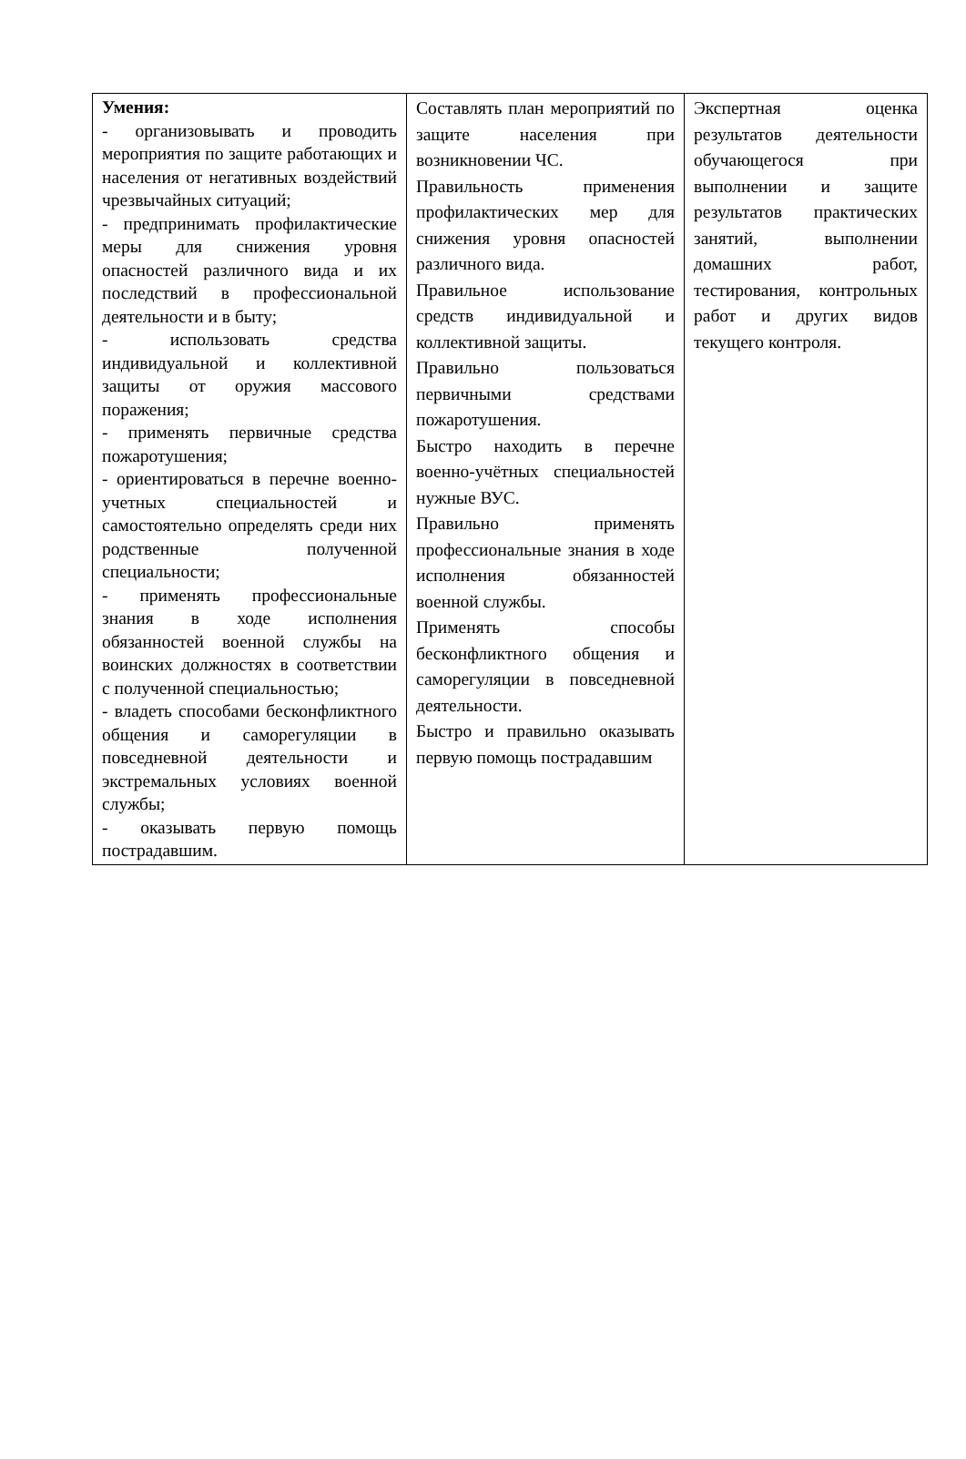| Умения: - организовывать и проводить мероприятия по защите работающих и населения от негативных воздействий чрезвычайных ситуаций; - предпринимать профилактические меры для снижения уровня опасностей различного вида и их последствий в профессиональной деятельности и в быту; - использовать средства индивидуальной и коллективной защиты от оружия массового поражения; - применять первичные средства пожаротушения; - ориентироваться в перечне военно-учетных специальностей и самостоятельно определять среди них родственные полученной специальности; - применять профессиональные знания в ходе исполнения обязанностей военной службы на воинских должностях в соответствии с полученной специальностью; - владеть способами бесконфликтного общения и саморегуляции в повседневной деятельности и экстремальных условиях военной службы; - оказывать первую помощь пострадавшим. | Составлять план мероприятий по защите населения при возникновении ЧС. Правильность применения профилактических мер для снижения уровня опасностей различного вида. Правильное использование средств индивидуальной и коллективной защиты. Правильно пользоваться первичными средствами пожаротушения. Быстро находить в перечне военно-учётных специальностей нужные ВУС. Правильно применять профессиональные знания в ходе исполнения обязанностей военной службы. Применять способы бесконфликтного общения и саморегуляции в повседневной деятельности. Быстро и правильно оказывать первую помощь пострадавшим | Экспертная оценка результатов деятельности обучающегося при выполнении и защите результатов практических занятий, выполнении домашних работ, тестирования, контрольных работ и других видов текущего контроля. |